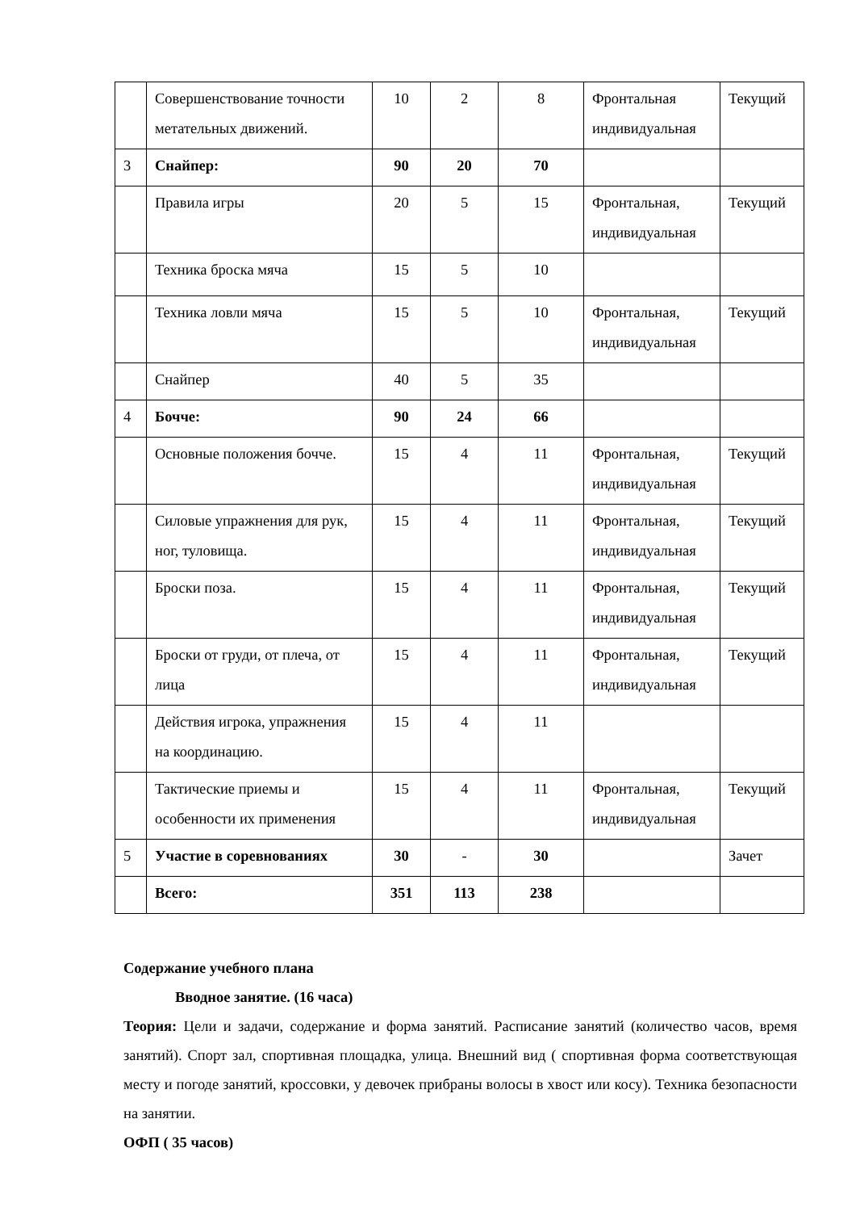| | Совершенствование точности метательных движений. | 10 | 2 | 8 | Фронтальная индивидуальная | Текущий |
| 3 | Снайпер: | 90 | 20 | 70 | | |
| | Правила игры | 20 | 5 | 15 | Фронтальная, индивидуальная | Текущий |
| | Техника броска мяча | 15 | 5 | 10 | | |
| | Техника ловли мяча | 15 | 5 | 10 | Фронтальная, индивидуальная | Текущий |
| | Снайпер | 40 | 5 | 35 | | |
| 4 | Бочче: | 90 | 24 | 66 | | |
| | Основные положения бочче. | 15 | 4 | 11 | Фронтальная, индивидуальная | Текущий |
| | Силовые упражнения для рук, ног, туловища. | 15 | 4 | 11 | Фронтальная, индивидуальная | Текущий |
| | Броски поза. | 15 | 4 | 11 | Фронтальная, индивидуальная | Текущий |
| | Броски от груди, от плеча, от лица | 15 | 4 | 11 | Фронтальная, индивидуальная | Текущий |
| | Действия игрока, упражнения на координацию. | 15 | 4 | 11 | | |
| | Тактические приемы и особенности их применения | 15 | 4 | 11 | Фронтальная, индивидуальная | Текущий |
| 5 | Участие в соревнованиях | 30 | - | 30 | | Зачет |
| | Всего: | 351 | 113 | 238 | | |
Содержание учебного плана
Вводное занятие. (16 часа)
Теория: Цели и задачи, содержание и форма занятий. Расписание занятий (количество часов, время занятий). Спорт зал, спортивная площадка, улица. Внешний вид ( спортивная форма соответствующая месту и погоде занятий, кроссовки, у девочек прибраны волосы в хвост или косу). Техника безопасности на занятии.
ОФП ( 35 часов)